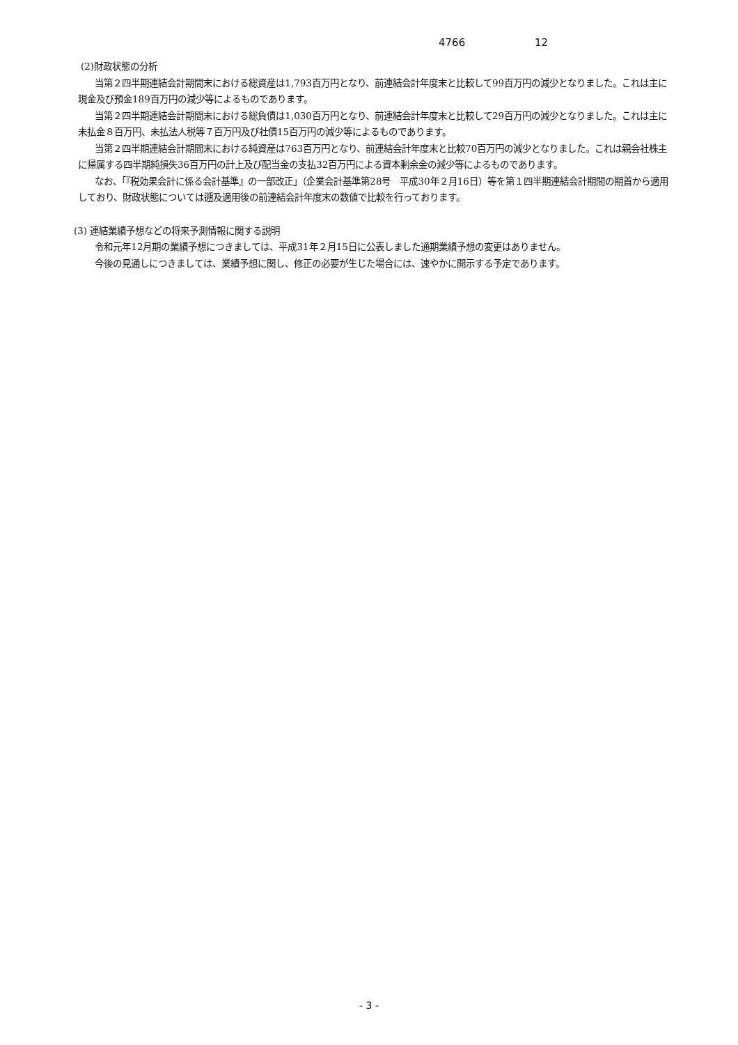4766 12
(2)財政状態の分析
当第２四半期連結会計期間末における総資産は1,793百万円となり、前連結会計年度末と比較して99百万円の減少となりました。これは主に現金及び預金189百万円の減少等によるものであります。
当第２四半期連結会計期間末における総負債は1,030百万円となり、前連結会計年度末と比較して29百万円の減少となりました。これは主に未払金８百万円、未払法人税等７百万円及び社債15百万円の減少等によるものであります。
当第２四半期連結会計期間末における純資産は763百万円となり、前連結会計年度末と比較70百万円の減少となりました。これは親会社株主に帰属する四半期純損失36百万円の計上及び配当金の支払32百万円による資本剰余金の減少等によるものであります。
なお、「『税効果会計に係る会計基準』の一部改正」（企業会計基準第28号　平成30年２月16日）等を第１四半期連結会計期間の期首から適用しており、財政状態については遡及適用後の前連結会計年度末の数値で比較を行っております。
(3) 連結業績予想などの将来予測情報に関する説明
令和元年12月期の業績予想につきましては、平成31年２月15日に公表しました通期業績予想の変更はありません。
今後の見通しにつきましては、業績予想に関し、修正の必要が生じた場合には、速やかに開示する予定であります。
- 3 -